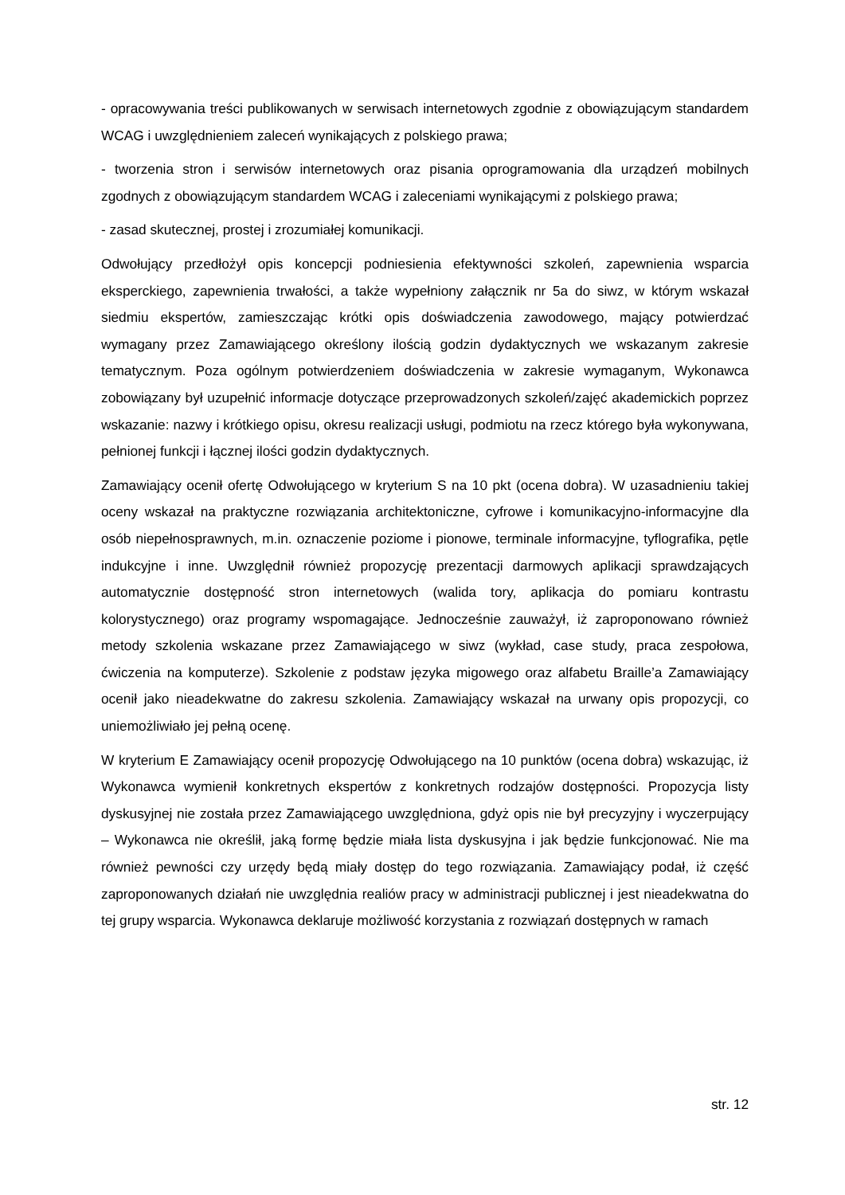- opracowywania treści publikowanych w serwisach internetowych zgodnie z obowiązującym standardem WCAG i uwzględnieniem zaleceń wynikających z polskiego prawa;
- tworzenia stron i serwisów internetowych oraz pisania oprogramowania dla urządzeń mobilnych zgodnych z obowiązującym standardem WCAG i zaleceniami wynikającymi z polskiego prawa;
- zasad skutecznej, prostej i zrozumiałej komunikacji.
Odwołujący przedłożył opis koncepcji podniesienia efektywności szkoleń, zapewnienia wsparcia eksperckiego, zapewnienia trwałości, a także wypełniony załącznik nr 5a do siwz, w którym wskazał siedmiu ekspertów, zamieszczając krótki opis doświadczenia zawodowego, mający potwierdzać wymagany przez Zamawiającego określony ilością godzin dydaktycznych we wskazanym zakresie tematycznym. Poza ogólnym potwierdzeniem doświadczenia w zakresie wymaganym, Wykonawca zobowiązany był uzupełnić informacje dotyczące przeprowadzonych szkoleń/zajęć akademickich poprzez wskazanie: nazwy i krótkiego opisu, okresu realizacji usługi, podmiotu na rzecz którego była wykonywana, pełnionej funkcji i łącznej ilości godzin dydaktycznych.
Zamawiający ocenił ofertę Odwołującego w kryterium S na 10 pkt (ocena dobra). W uzasadnieniu takiej oceny wskazał na praktyczne rozwiązania architektoniczne, cyfrowe i komunikacyjno-informacyjne dla osób niepełnosprawnych, m.in. oznaczenie poziome i pionowe, terminale informacyjne, tyflografika, pętle indukcyjne i inne. Uwzględnił również propozycję prezentacji darmowych aplikacji sprawdzających automatycznie dostępność stron internetowych (walida tory, aplikacja do pomiaru kontrastu kolorystycznego) oraz programy wspomagające. Jednocześnie zauważył, iż zaproponowano również metody szkolenia wskazane przez Zamawiającego w siwz (wykład, case study, praca zespołowa, ćwiczenia na komputerze). Szkolenie z podstaw języka migowego oraz alfabetu Braille’a Zamawiający ocenił jako nieadekwatne do zakresu szkolenia. Zamawiający wskazał na urwany opis propozycji, co uniemożliwiało jej pełną ocenę.
W kryterium E Zamawiający ocenił propozycję Odwołującego na 10 punktów (ocena dobra) wskazując, iż Wykonawca wymienił konkretnych ekspertów z konkretnych rodzajów dostępności. Propozycja listy dyskusyjnej nie została przez Zamawiającego uwzględniona, gdyż opis nie był precyzyjny i wyczerpujący – Wykonawca nie określił, jaką formę będzie miała lista dyskusyjna i jak będzie funkcjonować. Nie ma również pewności czy urzędy będą miały dostęp do tego rozwiązania. Zamawiający podał, iż część zaproponowanych działań nie uwzględnia realiów pracy w administracji publicznej i jest nieadekwatna do tej grupy wsparcia. Wykonawca deklaruje możliwość korzystania z rozwiązań dostępnych w ramach
str. 12